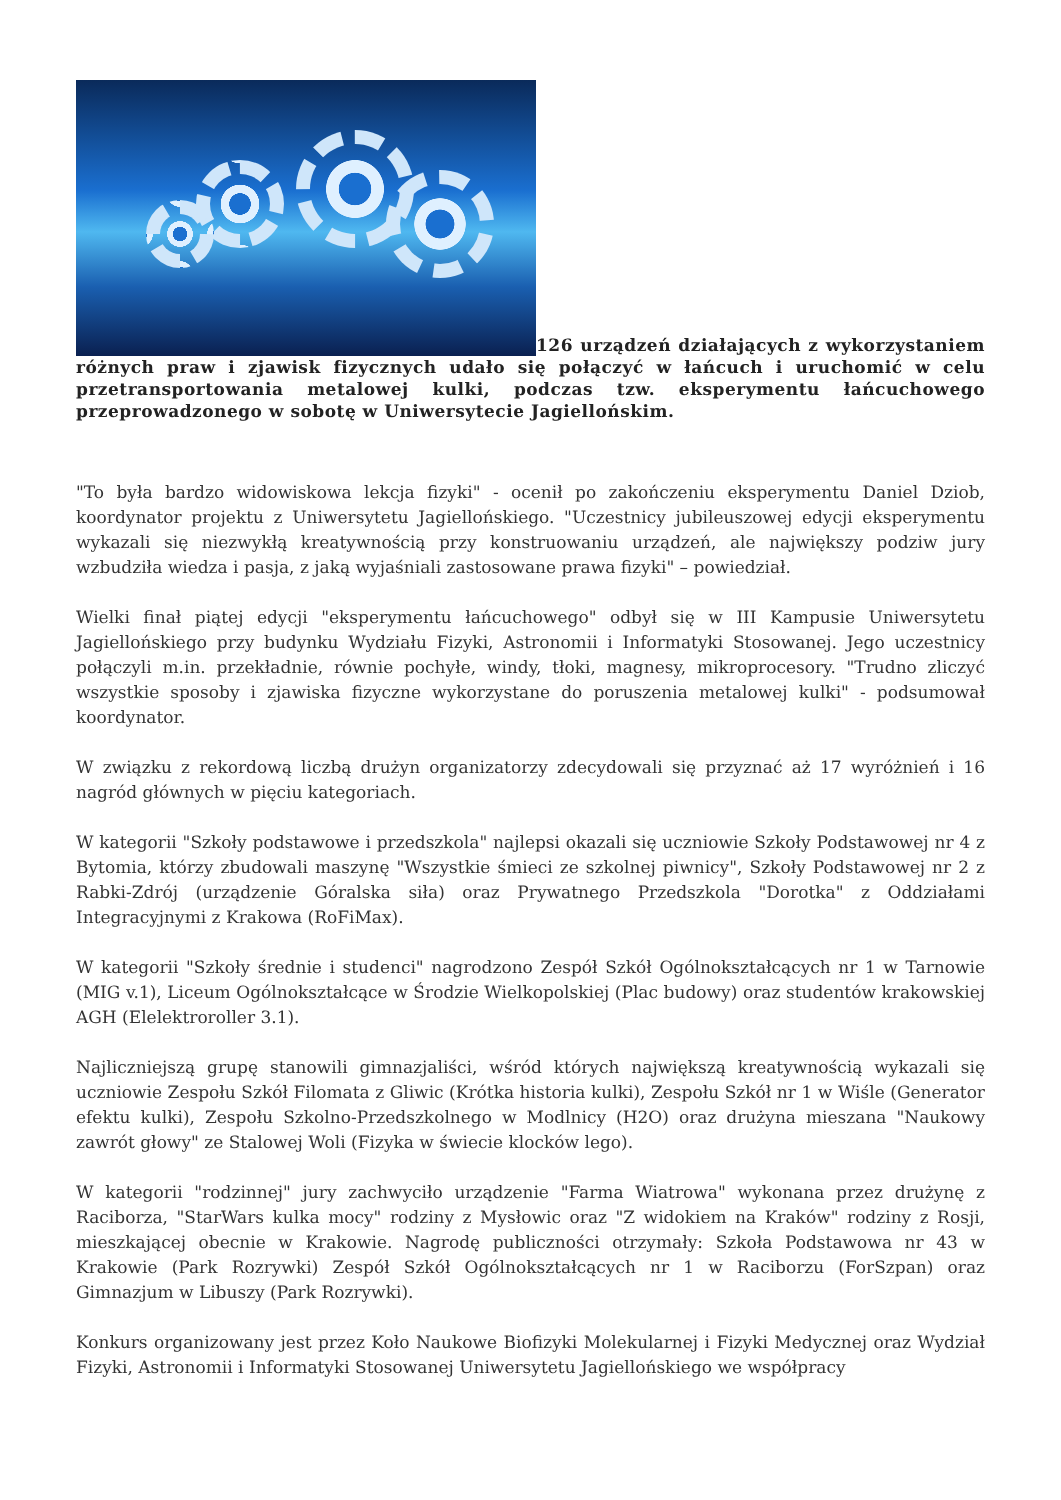126 urządzeń działających z wykorzystaniem różnych praw i zjawisk fizycznych udało się połączyć w łańcuch i uruchomić w celu przetransportowania metalowej kulki, podczas tzw. eksperymentu łańcuchowego przeprowadzonego w sobotę w Uniwersytecie Jagiellońskim.
"To była bardzo widowiskowa lekcja fizyki" - ocenił po zakończeniu eksperymentu Daniel Dziob, koordynator projektu z Uniwersytetu Jagiellońskiego. "Uczestnicy jubileuszowej edycji eksperymentu wykazali się niezwykłą kreatywnością przy konstruowaniu urządzeń, ale największy podziw jury wzbudziła wiedza i pasja, z jaką wyjaśniali zastosowane prawa fizyki" – powiedział.
Wielki finał piątej edycji "eksperymentu łańcuchowego" odbył się w III Kampusie Uniwersytetu Jagiellońskiego przy budynku Wydziału Fizyki, Astronomii i Informatyki Stosowanej. Jego uczestnicy połączyli m.in. przekładnie, równie pochyłe, windy, tłoki, magnesy, mikroprocesory. "Trudno zliczyć wszystkie sposoby i zjawiska fizyczne wykorzystane do poruszenia metalowej kulki" - podsumował koordynator.
W związku z rekordową liczbą drużyn organizatorzy zdecydowali się przyznać aż 17 wyróżnień i 16 nagród głównych w pięciu kategoriach.
W kategorii "Szkoły podstawowe i przedszkola" najlepsi okazali się uczniowie Szkoły Podstawowej nr 4 z Bytomia, którzy zbudowali maszynę "Wszystkie śmieci ze szkolnej piwnicy", Szkoły Podstawowej nr 2 z Rabki-Zdrój (urządzenie Góralska siła) oraz Prywatnego Przedszkola "Dorotka" z Oddziałami Integracyjnymi z Krakowa (RoFiMax).
W kategorii "Szkoły średnie i studenci" nagrodzono Zespół Szkół Ogólnokształcących nr 1 w Tarnowie (MIG v.1), Liceum Ogólnokształcące w Środzie Wielkopolskiej (Plac budowy) oraz studentów krakowskiej AGH (Elelektroroller 3.1).
Najliczniejszą grupę stanowili gimnazjaliści, wśród których największą kreatywnością wykazali się uczniowie Zespołu Szkół Filomata z Gliwic (Krótka historia kulki), Zespołu Szkół nr 1 w Wiśle (Generator efektu kulki), Zespołu Szkolno-Przedszkolnego w Modlnicy (H2O) oraz drużyna mieszana "Naukowy zawrót głowy" ze Stalowej Woli (Fizyka w świecie klocków lego).
W kategorii "rodzinnej" jury zachwyciło urządzenie "Farma Wiatrowa" wykonana przez drużynę z Raciborza, "StarWars kulka mocy" rodziny z Mysłowic oraz "Z widokiem na Kraków" rodziny z Rosji, mieszkającej obecnie w Krakowie. Nagrodę publiczności otrzymały: Szkoła Podstawowa nr 43 w Krakowie (Park Rozrywki) Zespół Szkół Ogólnokształcących nr 1 w Raciborzu (ForSzpan) oraz Gimnazjum w Libuszy (Park Rozrywki).
Konkurs organizowany jest przez Koło Naukowe Biofizyki Molekularnej i Fizyki Medycznej oraz Wydział Fizyki, Astronomii i Informatyki Stosowanej Uniwersytetu Jagiellońskiego we współpracy